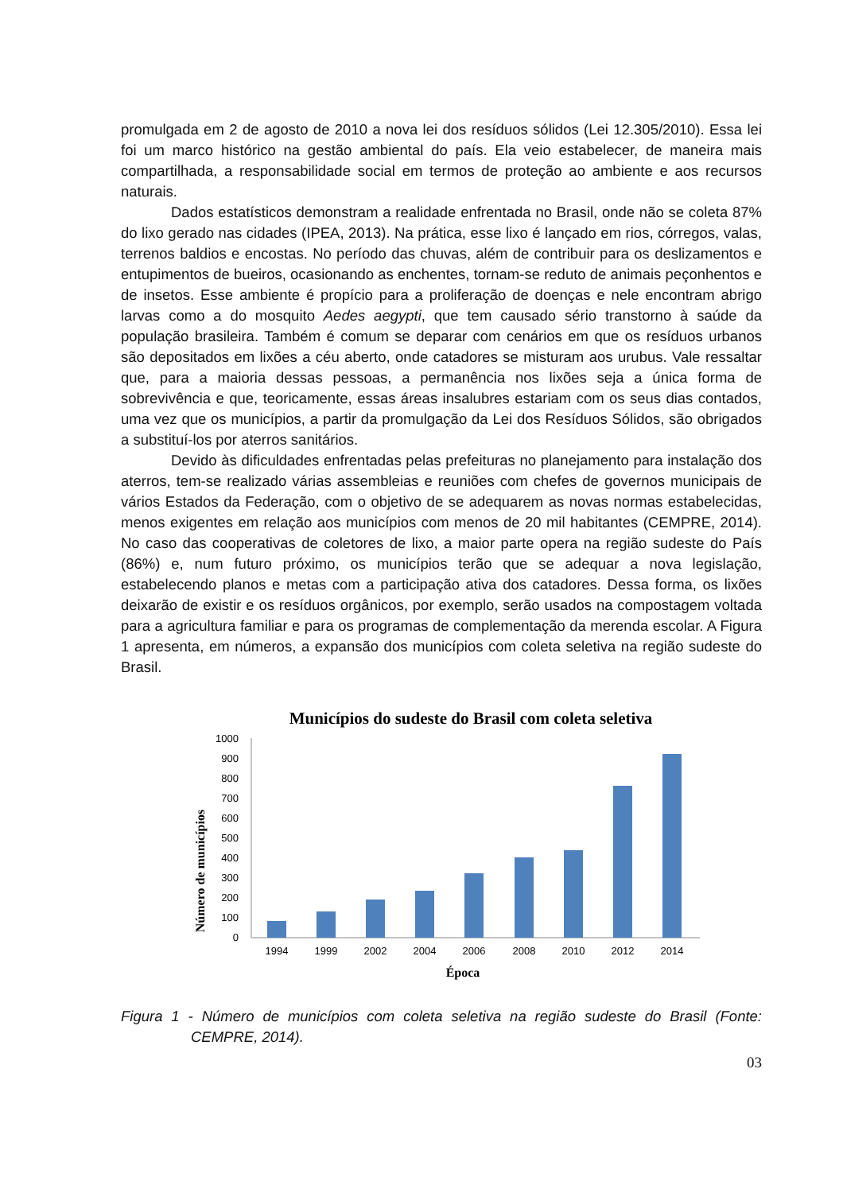promulgada em 2 de agosto de 2010 a nova lei dos resíduos sólidos (Lei 12.305/2010). Essa lei foi um marco histórico na gestão ambiental do país. Ela veio estabelecer, de maneira mais compartilhada, a responsabilidade social em termos de proteção ao ambiente e aos recursos naturais.
Dados estatísticos demonstram a realidade enfrentada no Brasil, onde não se coleta 87% do lixo gerado nas cidades (IPEA, 2013). Na prática, esse lixo é lançado em rios, córregos, valas, terrenos baldios e encostas. No período das chuvas, além de contribuir para os deslizamentos e entupimentos de bueiros, ocasionando as enchentes, tornam-se reduto de animais peçonhentos e de insetos. Esse ambiente é propício para a proliferação de doenças e nele encontram abrigo larvas como a do mosquito Aedes aegypti, que tem causado sério transtorno à saúde da população brasileira. Também é comum se deparar com cenários em que os resíduos urbanos são depositados em lixões a céu aberto, onde catadores se misturam aos urubus. Vale ressaltar que, para a maioria dessas pessoas, a permanência nos lixões seja a única forma de sobrevivência e que, teoricamente, essas áreas insalubres estariam com os seus dias contados, uma vez que os municípios, a partir da promulgação da Lei dos Resíduos Sólidos, são obrigados a substituí-los por aterros sanitários.
Devido às dificuldades enfrentadas pelas prefeituras no planejamento para instalação dos aterros, tem-se realizado várias assembleias e reuniões com chefes de governos municipais de vários Estados da Federação, com o objetivo de se adequarem as novas normas estabelecidas, menos exigentes em relação aos municípios com menos de 20 mil habitantes (CEMPRE, 2014). No caso das cooperativas de coletores de lixo, a maior parte opera na região sudeste do País (86%) e, num futuro próximo, os municípios terão que se adequar a nova legislação, estabelecendo planos e metas com a participação ativa dos catadores. Dessa forma, os lixões deixarão de existir e os resíduos orgânicos, por exemplo, serão usados na compostagem voltada para a agricultura familiar e para os programas de complementação da merenda escolar. A Figura 1 apresenta, em números, a expansão dos municípios com coleta seletiva na região sudeste do Brasil.
Municípios do sudeste do Brasil com coleta seletiva
Número de municípios
0
100
200
300
400
500
600
700
800
900
1000
1994
1999
2002
2004
2006
2008
2010
2012
2014
Época
Figura 1 - Número de municípios com coleta seletiva na região sudeste do Brasil (Fonte: CEMPRE, 2014).
03